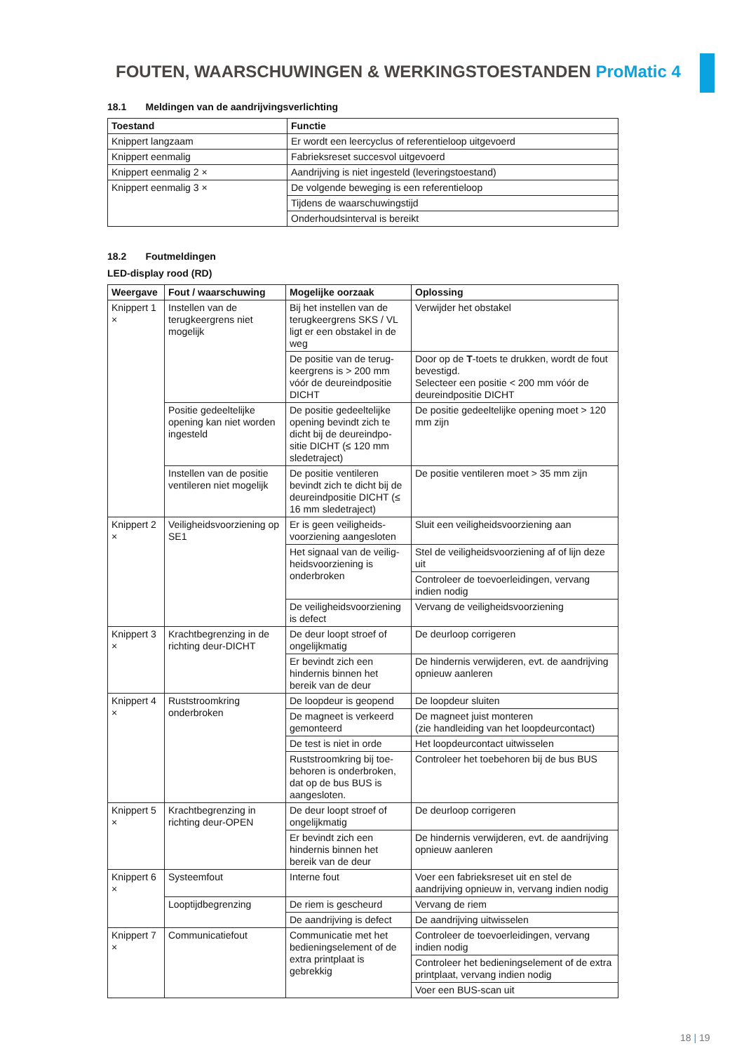FOUTEN, WAARSCHUWINGEN & WERKINGSTOESTANDEN ProMatic 4
18.1 Meldingen van de aandrijvingsverlichting
| Toestand | Functie |
| --- | --- |
| Knippert langzaam | Er wordt een leercyclus of referentieloop uitgevoerd |
| Knippert eenmalig | Fabrieksreset succesvol uitgevoerd |
| Knippert eenmalig 2 × | Aandrijving is niet ingesteld (leveringstoestand) |
| Knippert eenmalig 3 × | De volgende beweging is een referentieloop |
| | Tijdens de waarschuwingstijd |
| | Onderhoudsinterval is bereikt |
18.2 Foutmeldingen
LED-display rood (RD)
| Weergave | Fout / waarschuwing | Mogelijke oorzaak | Oplossing |
| --- | --- | --- | --- |
| Knippert 1 × | Instellen van de terugkeergrens niet mogelijk | Bij het instellen van de terugkeergrens SKS / VL ligt er een obstakel in de weg | Verwijder het obstakel |
| | | De positie van de terug-keergrens is > 200 mm vóór de deureindpositie DICHT | Door op de T -toets te drukken, wordt de fout bevestigd. Selecteer een positie < 200 mm vóór de deureindpositie DICHT |
| | Positie gedeeltelijke opening kan niet worden ingesteld | De positie gedeeltelijke opening bevindt zich te dicht bij de deureindpo-sitie DICHT (≤ 120 mm sledetraject) | De positie gedeeltelijke opening moet > 120 mm zijn |
| | Instellen van de positie ventileren niet mogelijk | De positie ventileren bevindt zich te dicht bij de deureindpositie DICHT (≤ 16 mm sledetraject) | De positie ventileren moet > 35 mm zijn |
| Knippert 2 × | Veiligheidsvoorziening op SE1 | Er is geen veiligheids-voorziening aangesloten | Sluit een veiligheidsvoorziening aan |
| | | Het signaal van de veilig-heidsvoorziening is onderbroken | Stel de veiligheidsvoorziening af of lijn deze uit |
| | | | Controleer de toevoerleidingen, vervang indien nodig |
| | | De veiligheidsvoorziening is defect | Vervang de veiligheidsvoorziening |
| Knippert 3 × | Krachtbegrenzing in de richting deur-DICHT | De deur loopt stroef of ongelijkmatig | De deurloop corrigeren |
| | | Er bevindt zich een hindernis binnen het bereik van de deur | De hindernis verwijderen, evt. de aandrijving opnieuw aanleren |
| Knippert 4 × | Ruststroomkring onderbroken | De loopdeur is geopend | De loopdeur sluiten |
| | | De magneet is verkeerd gemonteerd | De magneet juist monteren (zie handleiding van het loopdeurcontact) |
| | | De test is niet in orde | Het loopdeurcontact uitwisselen |
| | | Ruststroomkring bij toe-behoren is onderbroken, dat op de bus BUS is aangesloten. | Controleer het toebehoren bij de bus BUS |
| Knippert 5 × | Krachtbegrenzing in richting deur-OPEN | De deur loopt stroef of ongelijkmatig | De deurloop corrigeren |
| | | Er bevindt zich een hindernis binnen het bereik van de deur | De hindernis verwijderen, evt. de aandrijving opnieuw aanleren |
| Knippert 6 × | Systeemfout | Interne fout | Voer een fabrieksreset uit en stel de aandrijving opnieuw in, vervang indien nodig |
| | Looptijdbegrenzing | De riem is gescheurd | Vervang de riem |
| | | De aandrijving is defect | De aandrijving uitwisselen |
| Knippert 7 × | Communicatiefout | Communicatie met het bedieningselement of de extra printplaat is gebrekkig | Controleer de toevoerleidingen, vervang indien nodig |
| | | | Controleer het bedieningselement of de extra printplaat, vervang indien nodig |
| | | | Voer een BUS-scan uit |
18 | 19